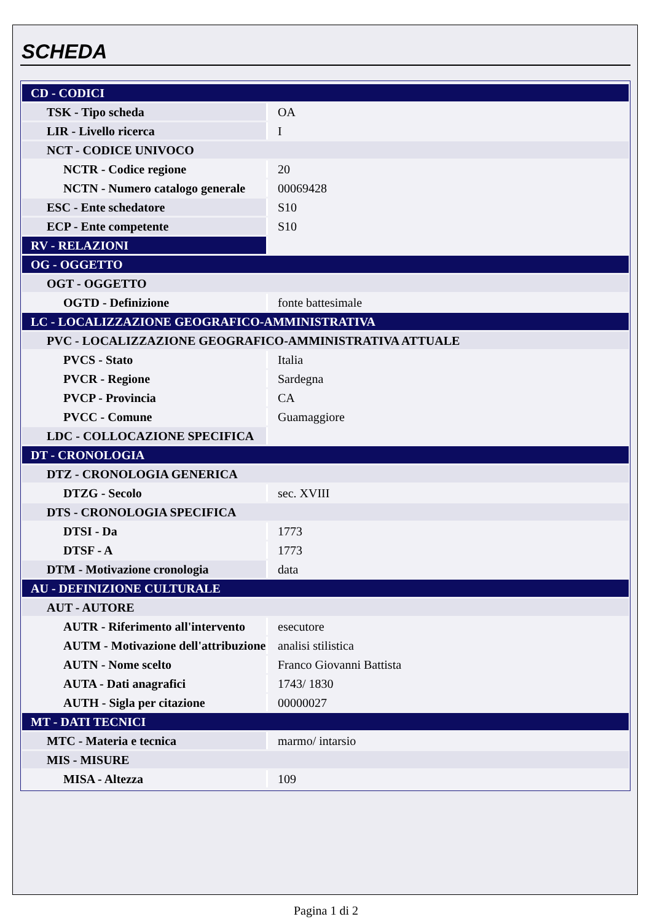SCHEDA
| CD - CODICI | |
| TSK - Tipo scheda | OA |
| LIR - Livello ricerca | I |
| NCT - CODICE UNIVOCO | |
| NCTR - Codice regione | 20 |
| NCTN - Numero catalogo generale | 00069428 |
| ESC - Ente schedatore | S10 |
| ECP - Ente competente | S10 |
| RV - RELAZIONI | |
| OG - OGGETTO | |
| OGT - OGGETTO | |
| OGTD - Definizione | fonte battesimale |
| LC - LOCALIZZAZIONE GEOGRAFICO-AMMINISTRATIVA | |
| PVC - LOCALIZZAZIONE GEOGRAFICO-AMMINISTRATIVA ATTUALE | |
| PVCS - Stato | Italia |
| PVCR - Regione | Sardegna |
| PVCP - Provincia | CA |
| PVCC - Comune | Guamaggiore |
| LDC - COLLOCAZIONE SPECIFICA | |
| DT - CRONOLOGIA | |
| DTZ - CRONOLOGIA GENERICA | |
| DTZG - Secolo | sec. XVIII |
| DTS - CRONOLOGIA SPECIFICA | |
| DTSI - Da | 1773 |
| DTSF - A | 1773 |
| DTM - Motivazione cronologia | data |
| AU - DEFINIZIONE CULTURALE | |
| AUT - AUTORE | |
| AUTR - Riferimento all'intervento | esecutore |
| AUTM - Motivazione dell'attribuzione | analisi stilistica |
| AUTN - Nome scelto | Franco Giovanni Battista |
| AUTA - Dati anagrafici | 1743/ 1830 |
| AUTH - Sigla per citazione | 00000027 |
| MT - DATI TECNICI | |
| MTC - Materia e tecnica | marmo/ intarsio |
| MIS - MISURE | |
| MISA - Altezza | 109 |
Pagina 1 di 2